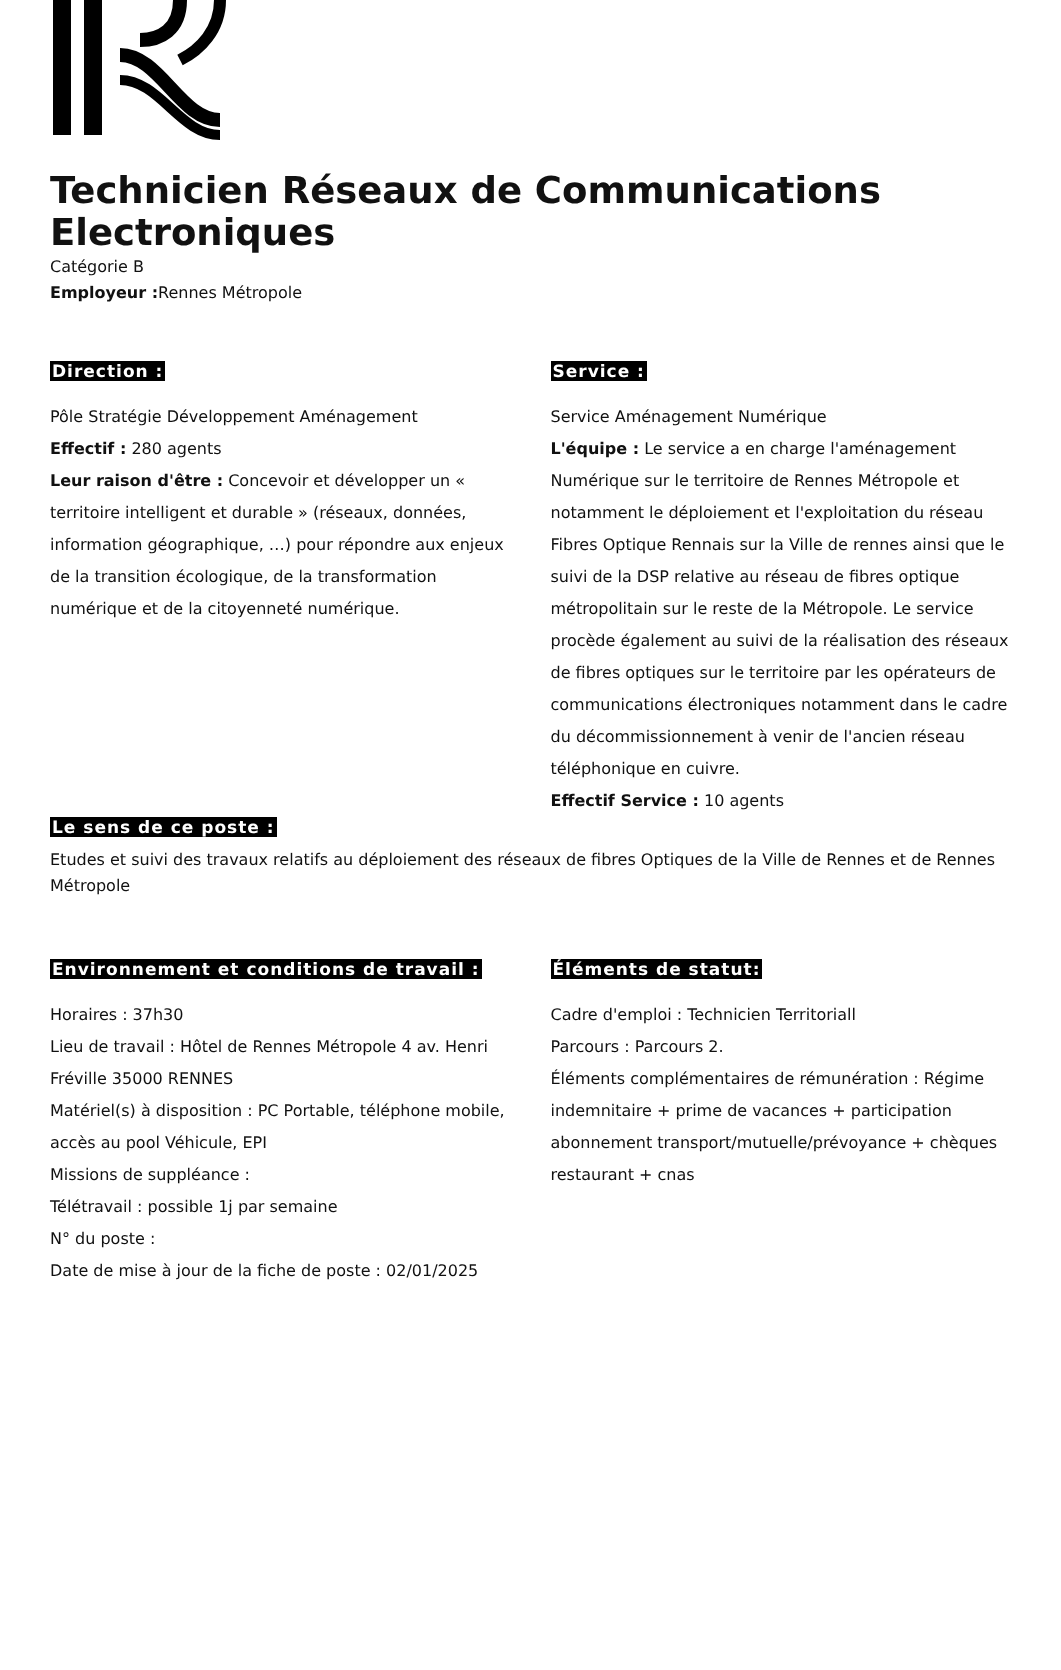Technicien Réseaux de Communications Electroniques
Catégorie B
Employeur : Rennes Métropole
Direction :
Pôle Stratégie Développement Aménagement
Effectif : 280 agents
Leur raison d'être : Concevoir et développer un « territoire intelligent et durable » (réseaux, données, information géographique, …) pour répondre aux enjeux de la transition écologique, de la transformation numérique et de la citoyenneté numérique.
Service :
Service Aménagement Numérique
L'équipe : Le service a en charge l'aménagement Numérique sur le territoire de Rennes Métropole et notamment le déploiement et l'exploitation du réseau Fibres Optique Rennais sur la Ville de rennes ainsi que le suivi de la DSP relative au réseau de fibres optique métropolitain sur le reste de la Métropole. Le service procède également au suivi de la réalisation des réseaux de fibres optiques sur le territoire par les opérateurs de communications électroniques notamment dans le cadre du décommissionnement à venir de l'ancien réseau téléphonique en cuivre.
Effectif Service : 10 agents
Le sens de ce poste :
Etudes et suivi des travaux relatifs au déploiement des réseaux de fibres Optiques de la Ville de Rennes et de Rennes Métropole
Environnement et conditions de travail :
Horaires : 37h30
Lieu de travail : Hôtel de Rennes Métropole 4 av. Henri Fréville 35000 RENNES
Matériel(s) à disposition : PC Portable, téléphone mobile, accès au pool Véhicule, EPI
Missions de suppléance :
Télétravail : possible 1j par semaine
N° du poste :
Date de mise à jour de la fiche de poste : 02/01/2025
Éléments de statut:
Cadre d'emploi : Technicien Territoriall
Parcours : Parcours 2.
Éléments complémentaires de rémunération : Régime indemnitaire + prime de vacances + participation abonnement transport/mutuelle/prévoyance + chèques restaurant + cnas